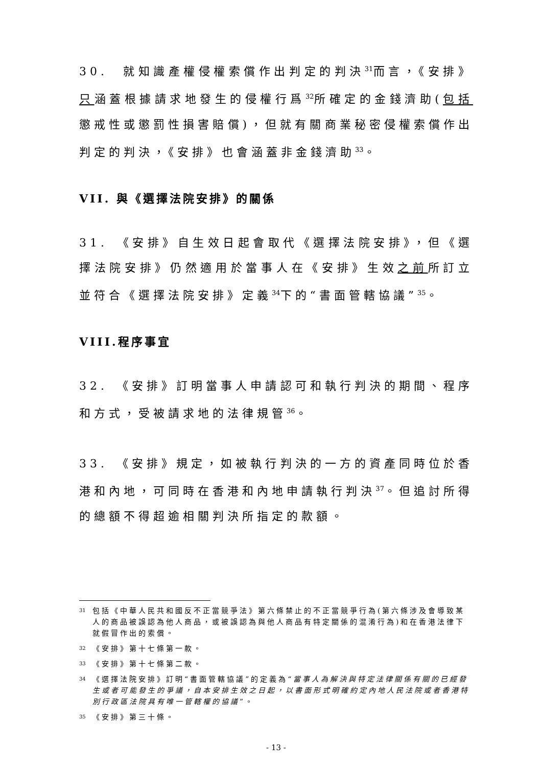30.　就知識產權侵權索償作出判定的判決<sup>31</sup>而言，《安排》只涵蓋根據請求地發生的侵權行爲<sup>32</sup>所確定的金錢濟助(包括懲戒性或懲罰性損害賠償)，但就有關商業秘密侵權索償作出判定的判決，《安排》也會涵蓋非金錢濟助<sup>33</sup>。
VII. 與《選擇法院安排》的關係
31.　《安排》自生效日起會取代《選擇法院安排》，但《選擇法院安排》仍然適用於當事人在《安排》生效之前所訂立並符合《選擇法院安排》定義<sup>34</sup>下的“書面管轄協議”<sup>35</sup>。
VIII.程序事宜
32.　《安排》訂明當事人申請認可和執行判決的期間、程序和方式，受被請求地的法律規管<sup>36</sup>。
33.　《安排》規定，如被執行判決的一方的資產同時位於香港和內地，可同時在香港和內地申請執行判決<sup>37</sup>。但追討所得的總額不得超逾相關判決所指定的款額。
31
包括《中華人民共和國反不正當競爭法》第六條禁止的不正當競爭行為(第六條涉及會導致某人的商品被誤認為他人商品，或被誤認為與他人商品有特定關係的混淆行為)和在香港法律下就假冒作出的索償。
32
《安排》第十七條第一款。
33
《安排》第十七條第二款。
34
《選擇法院安排》訂明“書面管轄協議”的定義為“當事人為解決與特定法律關係有關的已經發生或者可能發生的爭議，自本安排生效之日起，以書面形式明確約定內地人民法院或者香港特別行政區法院具有唯一管轄權的協議”。
35
《安排》第三十條。
- 13 -